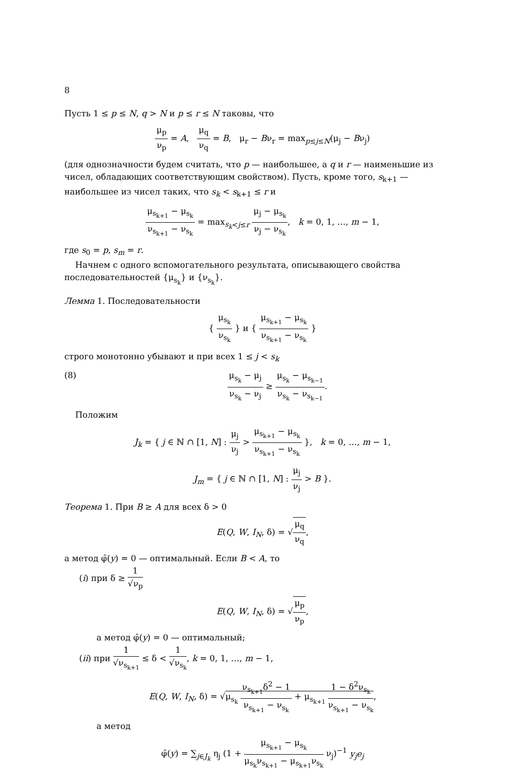8
Пусть 1 ≤ p ≤ N, q > N и p ≤ r ≤ N таковы, что
μ<sub>p</sub> ν<sub>p</sub> = A, μ<sub>q</sub> ν<sub>q</sub> = B, μ<sub>r</sub> − Bν<sub>r</sub> = max<sub>p≤j≤N</sub>(μ<sub>j</sub> − Bν<sub>j</sub>)
(для однозначности будем считать, что p — наибольшее, а q и r — наименьшие из чисел, обладающих соответствующим свойством). Пусть, кроме того, s<sub>k+1</sub> — наибольшее из чисел таких, что s<sub>k</sub> < s<sub>k+1</sub> ≤ r и
μ<sub>s<sub>k+1</sub></sub> − μ<sub>s<sub>k</sub></sub> ν<sub>s<sub>k+1</sub></sub> − ν<sub>s<sub>k</sub></sub> = max<sub>s<sub>k</sub><j≤r</sub> μ<sub>j</sub> − μ<sub>s<sub>k</sub></sub> ν<sub>j</sub> − ν<sub>s<sub>k</sub></sub>, k = 0, 1, …, m − 1,
где s<sub>0</sub> = p, s<sub>m</sub> = r.
Начнем с одного вспомогательного результата, описывающего свойства последовательностей {μ<sub>s<sub>k</sub></sub>} и {ν<sub>s<sub>k</sub></sub>}.
Лемма 1. Последовательности
{ μ<sub>s<sub>k</sub></sub> ν<sub>s<sub>k</sub></sub> } и { μ<sub>s<sub>k+1</sub></sub> − μ<sub>s<sub>k</sub></sub> ν<sub>s<sub>k+1</sub></sub> − ν<sub>s<sub>k</sub></sub> }
строго монотонно убывают и при всех 1 ≤ j < s<sub>k</sub>
(8) μ<sub>s<sub>k</sub></sub> − μ<sub>j</sub> ν<sub>s<sub>k</sub></sub> − ν<sub>j</sub> ≥ μ<sub>s<sub>k</sub></sub> − μ<sub>s<sub>k−1</sub></sub> ν<sub>s<sub>k</sub></sub> − ν<sub>s<sub>k−1</sub></sub>.
Положим
J<sub>k</sub> = { j ∈ ℕ ∩ [1, N] : μ<sub>j</sub> ν<sub>j</sub> > μ<sub>s<sub>k+1</sub></sub> − μ<sub>s<sub>k</sub></sub> ν<sub>s<sub>k+1</sub></sub> − ν<sub>s<sub>k</sub></sub> }, k = 0, …, m − 1,
J<sub>m</sub> = { j ∈ ℕ ∩ [1, N] : μ<sub>j</sub> ν<sub>j</sub> > B }.
Теорема 1. При B ≥ A для всех δ > 0
E(Q, W, I<sub>N</sub>, δ) = √μ<sub>q</sub> ν<sub>q</sub>,
а метод φ̂(y) = 0 — оптимальный. Если B < A, то
(i) при δ ≥ 1 √ν<sub>p</sub>
E(Q, W, I<sub>N</sub>, δ) = √μ<sub>p</sub> ν<sub>p</sub>,
а метод φ̂(y) = 0 — оптимальный;
(ii) при 1 √ν<sub>s<sub>k+1</sub></sub> ≤ δ < 1 √ν<sub>s<sub>k</sub></sub>, k = 0, 1, …, m − 1,
E(Q, W, I<sub>N</sub>, δ) = √μ<sub>s<sub>k</sub></sub> ν<sub>s<sub>k+1</sub></sub>δ<sup>2</sup> − 1 ν<sub>s<sub>k+1</sub></sub> − ν<sub>s<sub>k</sub></sub> + μ<sub>s<sub>k+1</sub></sub> 1 − δ<sup>2</sup>ν<sub>s<sub>k</sub></sub> ν<sub>s<sub>k+1</sub></sub> − ν<sub>s<sub>k</sub></sub>,
а метод
φ̂(y) = ∑<sub>j∈J<sub>k</sub></sub> η<sub>j</sub> (1 + μ<sub>s<sub>k+1</sub></sub> − μ<sub>s<sub>k</sub></sub> μ<sub>s<sub>k</sub></sub>ν<sub>s<sub>k+1</sub></sub> − μ<sub>s<sub>k+1</sub></sub>ν<sub>s<sub>k</sub></sub> ν<sub>j</sub>)<sup>−1</sup> y<sub>j</sub>e<sub>j</sub>